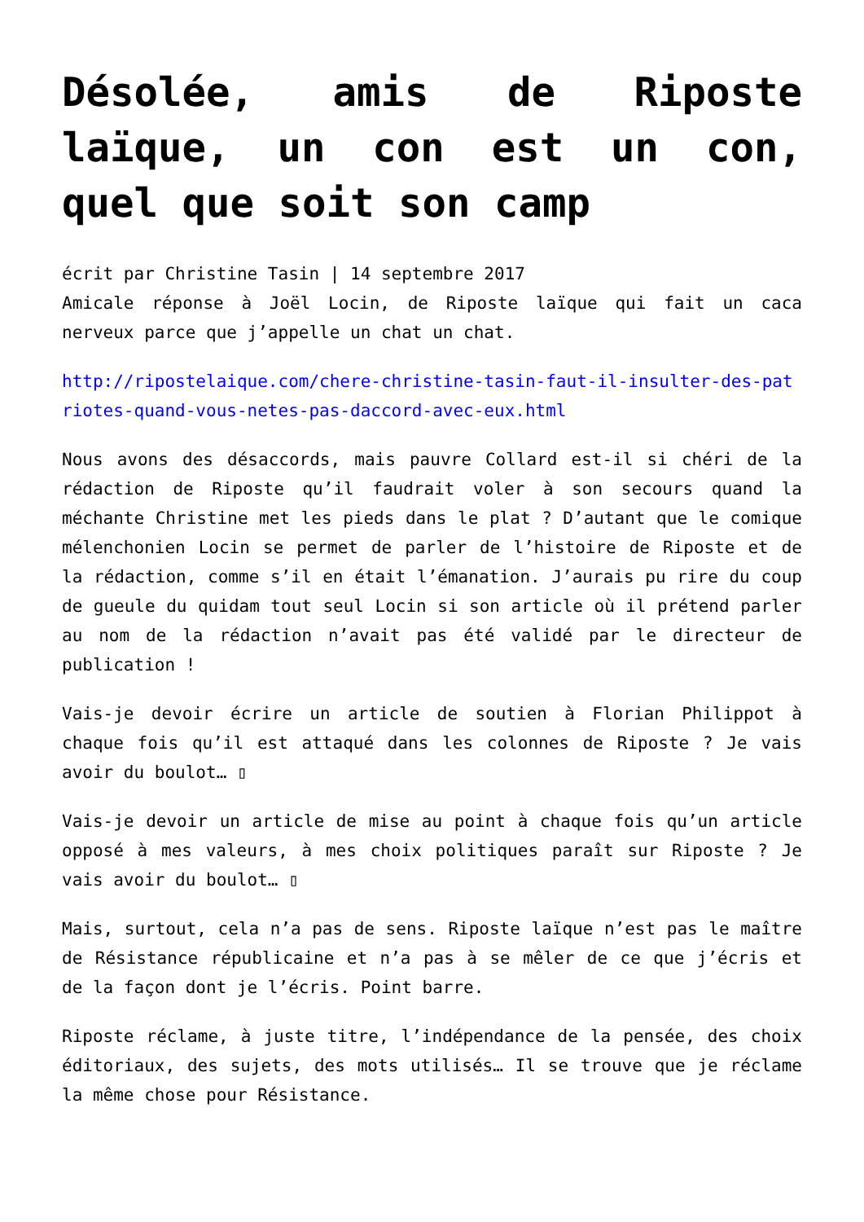Désolée, amis de Riposte laïque, un con est un con, quel que soit son camp
écrit par Christine Tasin | 14 septembre 2017
Amicale réponse à Joël Locin, de Riposte laïque qui fait un caca nerveux parce que j’appelle un chat un chat.
http://ripostelaique.com/chere-christine-tasin-faut-il-insulter-des-patriotes-quand-vous-netes-pas-daccord-avec-eux.html
Nous avons des désaccords, mais pauvre Collard est-il si chéri de la rédaction de Riposte qu’il faudrait voler à son secours quand la méchante Christine met les pieds dans le plat ? D’autant que le comique mélenchonien Locin se permet de parler de l’histoire de Riposte et de la rédaction, comme s’il en était l’émanation. J’aurais pu rire du coup de gueule du quidam tout seul Locin si son article où il prétend parler au nom de la rédaction n’avait pas été validé par le directeur de publication !
Vais-je devoir écrire un article de soutien à Florian Philippot à chaque fois qu’il est attaqué dans les colonnes de Riposte ? Je vais avoir du boulot… ▯
Vais-je devoir un article de mise au point à chaque fois qu’un article opposé à mes valeurs, à mes choix politiques paraît sur Riposte ? Je vais avoir du boulot… ▯
Mais, surtout, cela n’a pas de sens. Riposte laïque n’est pas le maître de Résistance républicaine et n’a pas à se mêler de ce que j’écris et de la façon dont je l’écris. Point barre.
Riposte réclame, à juste titre, l’indépendance de la pensée, des choix éditoriaux, des sujets, des mots utilisés… Il se trouve que je réclame la même chose pour Résistance.